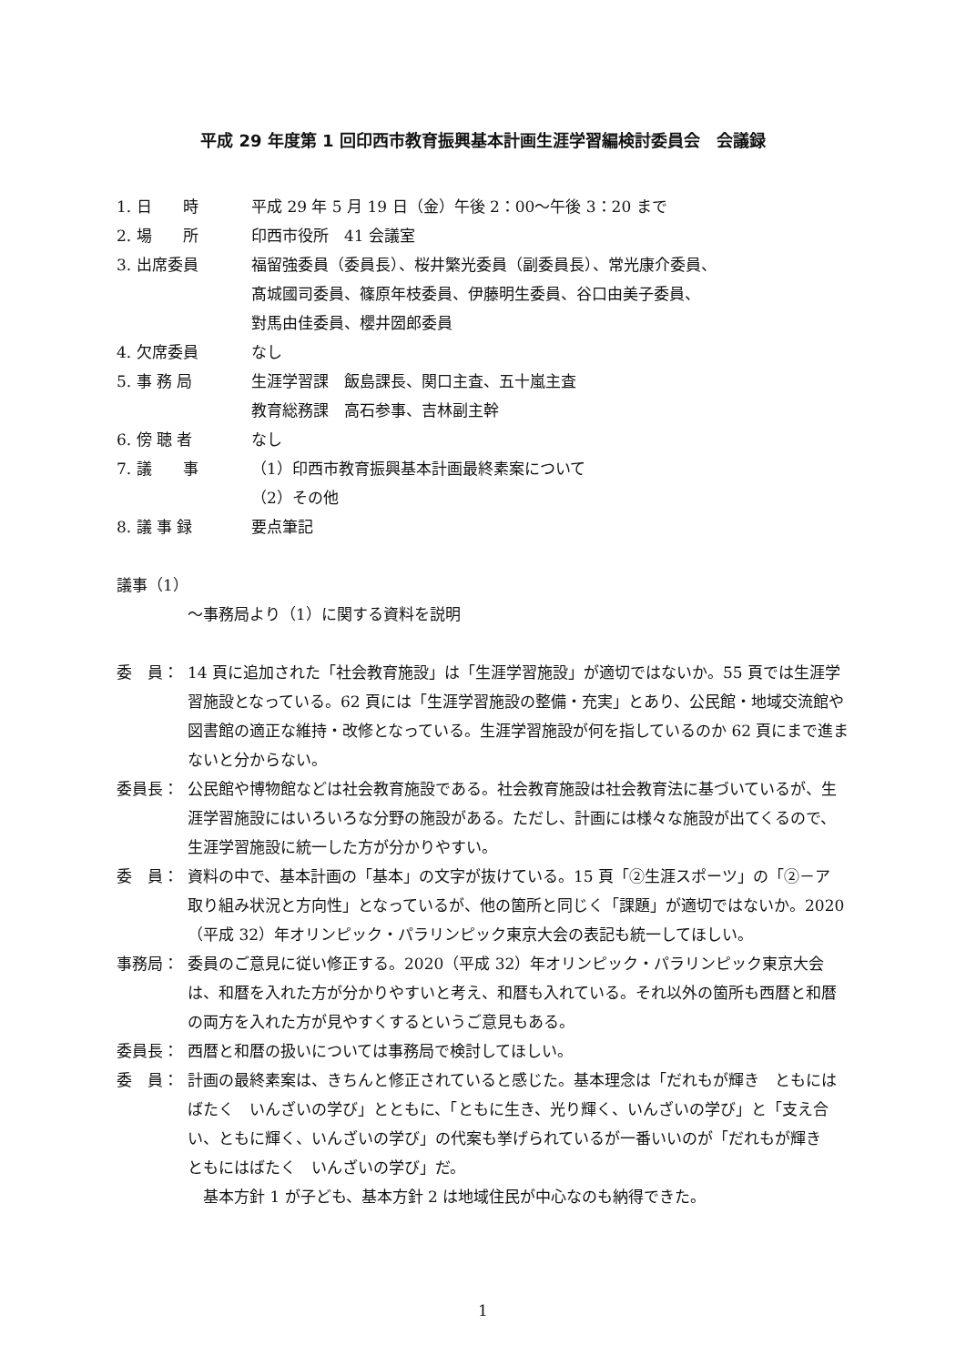平成 29 年度第 1 回印西市教育振興基本計画生涯学習編検討委員会　会議録
1. 日　　時 平成 29 年 5 月 19 日（金）午後 2：00～午後 3：20 まで
2. 場　　所 印西市役所　41 会議室
3. 出席委員 福留強委員（委員長）、桜井繁光委員（副委員長）、常光康介委員、
髙城國司委員、篠原年枝委員、伊藤明生委員、谷口由美子委員、
對馬由佳委員、櫻井圀郎委員
4. 欠席委員 なし
5. 事 務 局 生涯学習課　飯島課長、関口主査、五十嵐主査
教育総務課　高石参事、吉林副主幹
6. 傍 聴 者 なし
7. 議　　事 （1）印西市教育振興基本計画最終素案について
（2）その他
8. 議 事 録 要点筆記
議事（1）
～事務局より（1）に関する資料を説明
委　員： 14 頁に追加された「社会教育施設」は「生涯学習施設」が適切ではないか。55 頁では生涯学習施設となっている。62 頁には「生涯学習施設の整備・充実」とあり、公民館・地域交流館や図書館の適正な維持・改修となっている。生涯学習施設が何を指しているのか 62 頁にまで進まないと分からない。
委員長： 公民館や博物館などは社会教育施設である。社会教育施設は社会教育法に基づいているが、生涯学習施設にはいろいろな分野の施設がある。ただし、計画には様々な施設が出てくるので、生涯学習施設に統一した方が分かりやすい。
委　員： 資料の中で、基本計画の「基本」の文字が抜けている。15 頁「②生涯スポーツ」の「②－ア　取り組み状況と方向性」となっているが、他の箇所と同じく「課題」が適切ではないか。2020（平成 32）年オリンピック・パラリンピック東京大会の表記も統一してほしい。
事務局： 委員のご意見に従い修正する。2020（平成 32）年オリンピック・パラリンピック東京大会は、和暦を入れた方が分かりやすいと考え、和暦も入れている。それ以外の箇所も西暦と和暦の両方を入れた方が見やすくするというご意見もある。
委員長： 西暦と和暦の扱いについては事務局で検討してほしい。
委　員： 計画の最終素案は、きちんと修正されていると感じた。基本理念は「だれもが輝き　ともにはばたく　いんざいの学び」とともに、「ともに生き、光り輝く、いんざいの学び」と「支え合い、ともに輝く、いんざいの学び」の代案も挙げられているが一番いいのが「だれもが輝き　ともにはばたく　いんざいの学び」だ。
　基本方針 1 が子ども、基本方針 2 は地域住民が中心なのも納得できた。
1